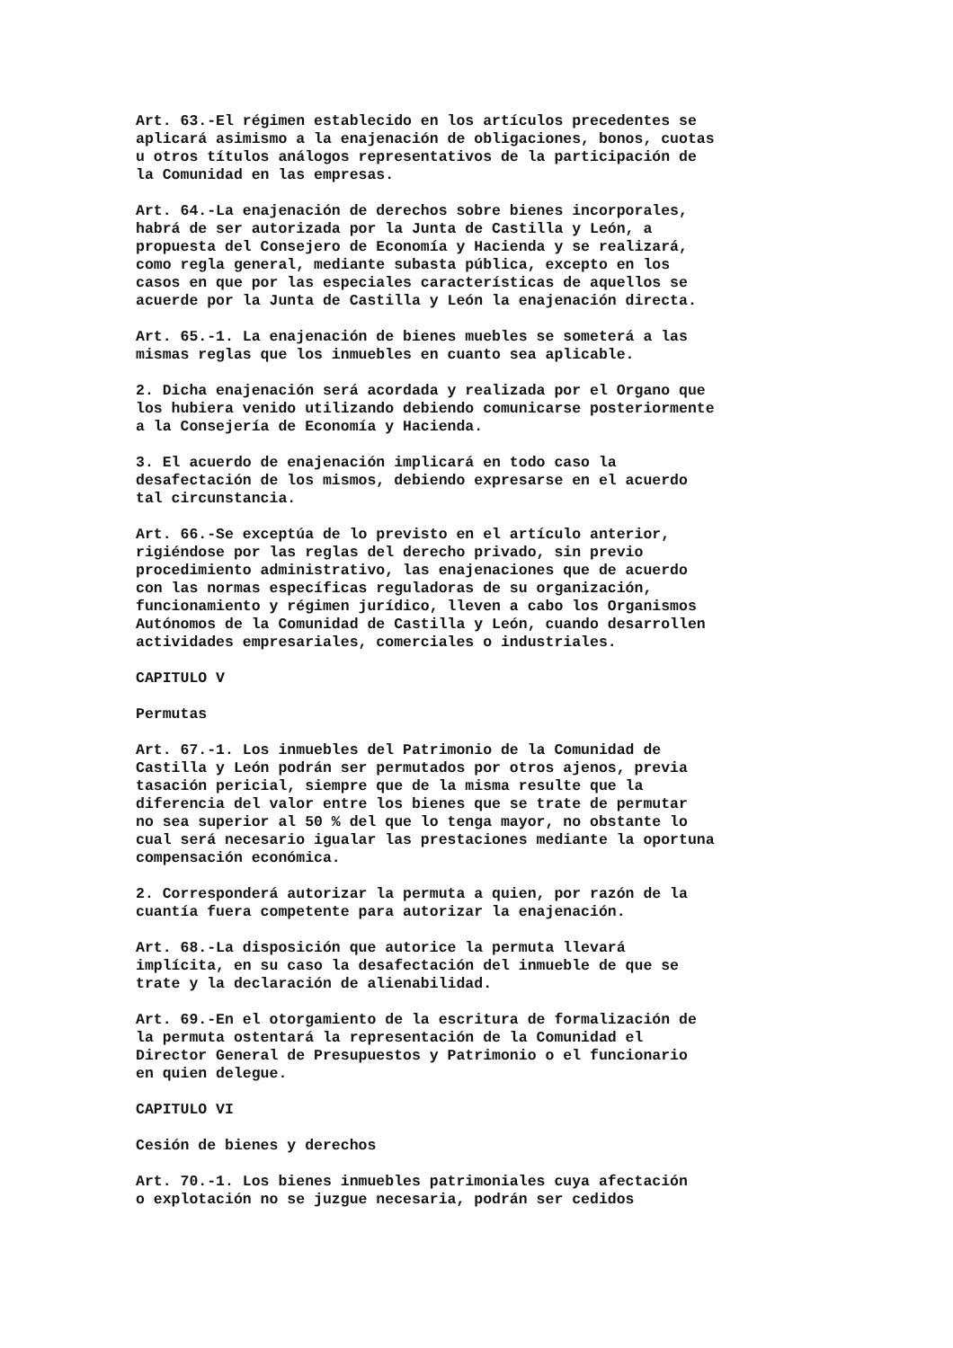Art. 63.-El régimen establecido en los artículos precedentes se aplicará asimismo a la enajenación de obligaciones, bonos, cuotas u otros títulos análogos representativos de la participación de la Comunidad en las empresas.
Art. 64.-La enajenación de derechos sobre bienes incorporales, habrá de ser autorizada por la Junta de Castilla y León, a propuesta del Consejero de Economía y Hacienda y se realizará, como regla general, mediante subasta pública, excepto en los casos en que por las especiales características de aquellos se acuerde por la Junta de Castilla y León la enajenación directa.
Art. 65.-1. La enajenación de bienes muebles se someterá a las mismas reglas que los inmuebles en cuanto sea aplicable.
2. Dicha enajenación será acordada y realizada por el Organo que los hubiera venido utilizando debiendo comunicarse posteriormente a la Consejería de Economía y Hacienda.
3. El acuerdo de enajenación implicará en todo caso la desafectación de los mismos, debiendo expresarse en el acuerdo tal circunstancia.
Art. 66.-Se exceptúa de lo previsto en el artículo anterior, rigiéndose por las reglas del derecho privado, sin previo procedimiento administrativo, las enajenaciones que de acuerdo con las normas específicas reguladoras de su organización, funcionamiento y régimen jurídico, lleven a cabo los Organismos Autónomos de la Comunidad de Castilla y León, cuando desarrollen actividades empresariales, comerciales o industriales.
CAPITULO V
Permutas
Art. 67.-1. Los inmuebles del Patrimonio de la Comunidad de Castilla y León podrán ser permutados por otros ajenos, previa tasación pericial, siempre que de la misma resulte que la diferencia del valor entre los bienes que se trate de permutar no sea superior al 50 % del que lo tenga mayor, no obstante lo cual será necesario igualar las prestaciones mediante la oportuna compensación económica.
2. Corresponderá autorizar la permuta a quien, por razón de la cuantía fuera competente para autorizar la enajenación.
Art. 68.-La disposición que autorice la permuta llevará implícita, en su caso la desafectación del inmueble de que se trate y la declaración de alienabilidad.
Art. 69.-En el otorgamiento de la escritura de formalización de la permuta ostentará la representación de la Comunidad el Director General de Presupuestos y Patrimonio o el funcionario en quien delegue.
CAPITULO VI
Cesión de bienes y derechos
Art. 70.-1. Los bienes inmuebles patrimoniales cuya afectación o explotación no se juzgue necesaria, podrán ser cedidos